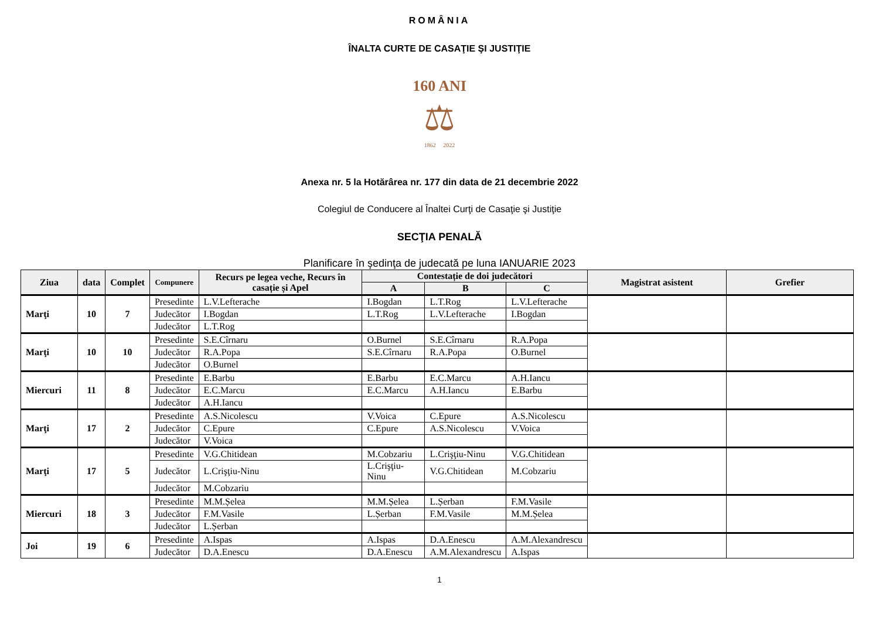ROMÂNIA
ÎNALTA CURTE DE CASAŢIE ŞI JUSTIŢIE
160 ANI
⚖
1862 2022
Anexa nr. 5 la Hotărârea nr. 177 din data de 21 decembrie 2022
Colegiul de Conducere al Înaltei Curţi de Casaţie şi Justiţie
SECŢIA PENALĂ
Planificare în şedinţa de judecată pe luna IANUARIE 2023
| Ziua | data | Complet | Compunere | Recurs pe legea veche, Recurs în casație și Apel | Contestație de doi judecători | | | Magistrat asistent | Grefier |
| --- | --- | --- | --- | --- | --- | --- | --- | --- | --- |
| | | | | | A | B | C | | |
| Marţi | 10 | 7 | Presedinte | L.V.Lefterache | I.Bogdan | L.T.Rog | L.V.Lefterache | | |
| | | | Judecător | I.Bogdan | L.T.Rog | L.V.Lefterache | I.Bogdan | | |
| | | | Judecător | L.T.Rog | | | | | |
| Marţi | 10 | 10 | Presedinte | S.E.Cîrnaru | O.Burnel | S.E.Cîrnaru | R.A.Popa | | |
| | | | Judecător | R.A.Popa | S.E.Cîrnaru | R.A.Popa | O.Burnel | | |
| | | | Judecător | O.Burnel | | | | | |
| Miercuri | 11 | 8 | Presedinte | E.Barbu | E.Barbu | E.C.Marcu | A.H.Iancu | | |
| | | | Judecător | E.C.Marcu | E.C.Marcu | A.H.Iancu | E.Barbu | | |
| | | | Judecător | A.H.Iancu | | | | | |
| Marţi | 17 | 2 | Presedinte | A.S.Nicolescu | V.Voica | C.Epure | A.S.Nicolescu | | |
| | | | Judecător | C.Epure | C.Epure | A.S.Nicolescu | V.Voica | | |
| | | | Judecător | V.Voica | | | | | |
| Marţi | 17 | 5 | Presedinte | V.G.Chitidean | M.Cobzariu | L.Crişţiu-Ninu | V.G.Chitidean | | |
| | | | Judecător | L.Crişţiu-Ninu | L.Crişţiu-Ninu | V.G.Chitidean | M.Cobzariu | | |
| | | | Judecător | M.Cobzariu | | | | | |
| Miercuri | 18 | 3 | Presedinte | M.M.Șelea | M.M.Șelea | L.Șerban | F.M.Vasile | | |
| | | | Judecător | F.M.Vasile | L.Șerban | F.M.Vasile | M.M.Șelea | | |
| | | | Judecător | L.Șerban | | | | | |
| Joi | 19 | 6 | Presedinte | A.Ispas | A.Ispas | D.A.Enescu | A.M.Alexandrescu | | |
| | | | Judecător | D.A.Enescu | D.A.Enescu | A.M.Alexandrescu | A.Ispas | | |
1